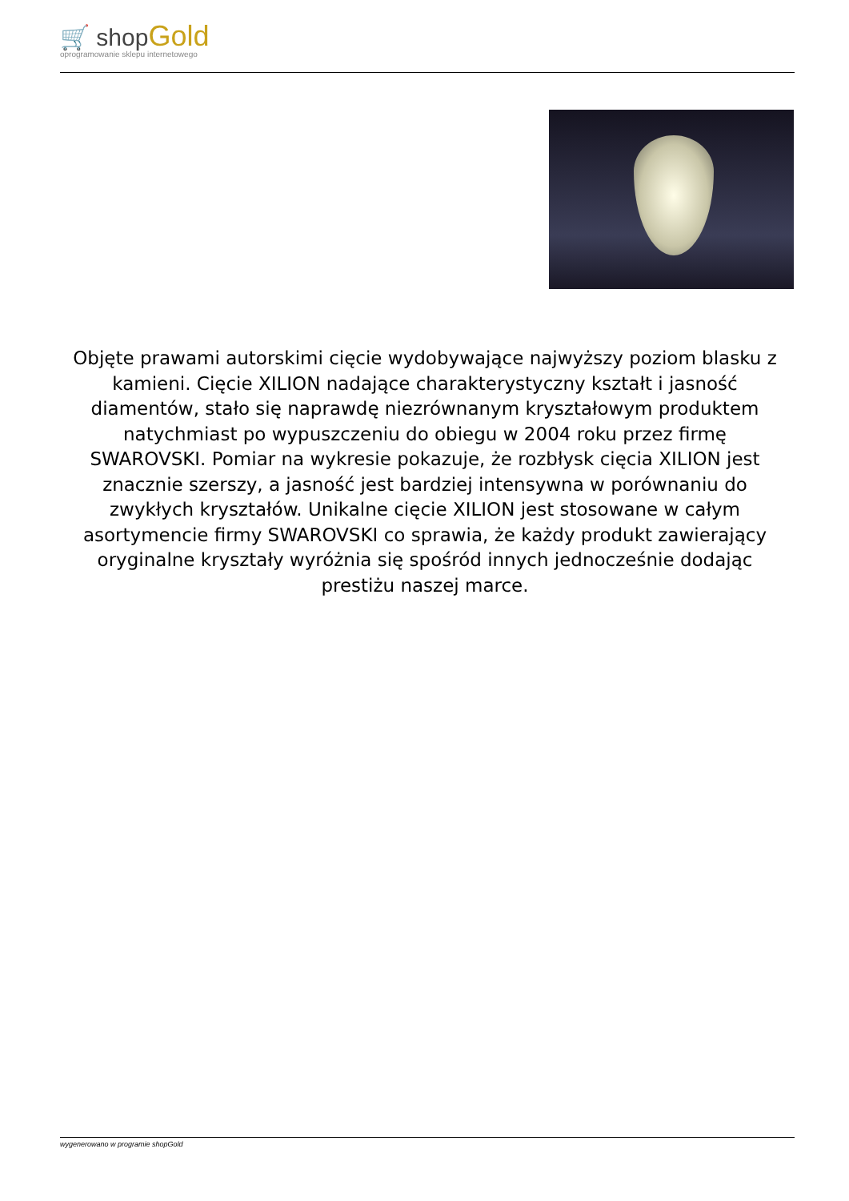🛒 shop Gold
oprogramowanie sklepu internetowego
Objęte prawami autorskimi cięcie wydobywające najwyższy poziom blasku z kamieni. Cięcie XILION nadające charakterystyczny kształt i jasność diamentów, stało się naprawdę niezrównanym kryształowym produktem natychmiast po wypuszczeniu do obiegu w 2004 roku przez firmę SWAROVSKI. Pomiar na wykresie pokazuje, że rozbłysk cięcia XILION jest znacznie szerszy, a jasność jest bardziej intensywna w porównaniu do zwykłych kryształów. Unikalne cięcie XILION jest stosowane w całym asortymencie firmy SWAROVSKI co sprawia, że każdy produkt zawierający oryginalne kryształy wyróżnia się spośród innych jednocześnie dodając prestiżu naszej marce.
wygenerowano w programie shopGold